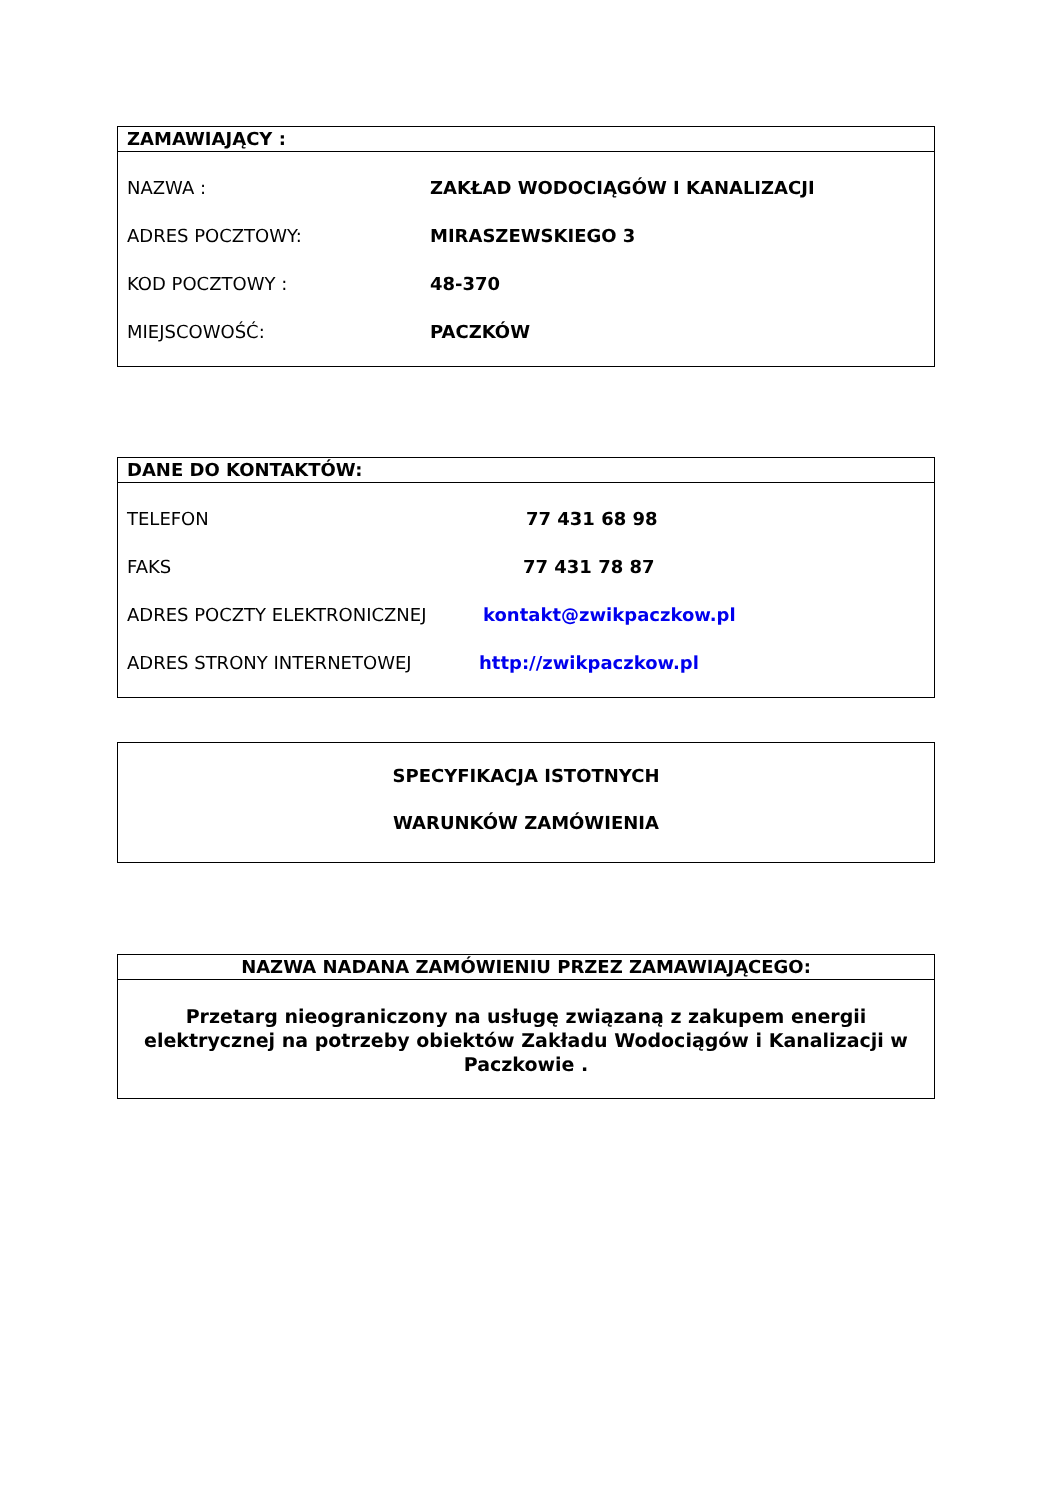ZAMAWIAJĄCY :
NAZWA : ZAKŁAD WODOCIĄGÓW I KANALIZACJI
ADRES POCZTOWY: MIRASZEWSKIEGO 3
KOD POCZTOWY : 48-370
MIEJSCOWOŚĆ: PACZKÓW
DANE DO KONTAKTÓW:
TELEFON 77 431 68 98
FAKS 77 431 78 87
ADRES POCZTY ELEKTRONICZNEJ kontakt@zwikpaczkow.pl
ADRES STRONY INTERNETOWEJ http://zwikpaczkow.pl
SPECYFIKACJA ISTOTNYCH
WARUNKÓW ZAMÓWIENIA
NAZWA NADANA ZAMÓWIENIU PRZEZ ZAMAWIAJĄCEGO:
Przetarg nieograniczony na usługę związaną z zakupem energii elektrycznej na potrzeby obiektów Zakładu Wodociągów i Kanalizacji w Paczkowie .